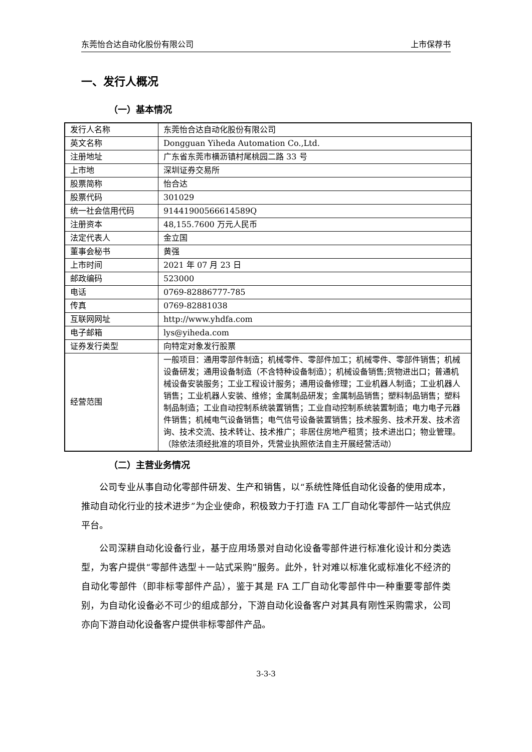东莞怡合达自动化股份有限公司 上市保荐书
一、发行人概况
（一）基本情况
| 发行人名称 | 东莞怡合达自动化股份有限公司 |
| 英文名称 | Dongguan Yiheda Automation Co.,Ltd. |
| 注册地址 | 广东省东莞市横沥镇村尾桃园二路 33 号 |
| 上市地 | 深圳证券交易所 |
| 股票简称 | 怡合达 |
| 股票代码 | 301029 |
| 统一社会信用代码 | 91441900566614589Q |
| 注册资本 | 48,155.7600 万元人民币 |
| 法定代表人 | 金立国 |
| 董事会秘书 | 黄强 |
| 上市时间 | 2021 年 07 月 23 日 |
| 邮政编码 | 523000 |
| 电话 | 0769-82886777-785 |
| 传真 | 0769-82881038 |
| 互联网网址 | http://www.yhdfa.com |
| 电子邮箱 | lys@yiheda.com |
| 证券发行类型 | 向特定对象发行股票 |
| 经营范围 | 一般项目：通用零部件制造；机械零件、零部件加工；机械零件、零部件销售；机械设备研发；通用设备制造（不含特种设备制造）；机械设备销售;货物进出口；普通机械设备安装服务；工业工程设计服务；通用设备修理；工业机器人制造；工业机器人销售；工业机器人安装、维修；金属制品研发；金属制品销售；塑料制品销售；塑料制品制造；工业自动控制系统装置销售；工业自动控制系统装置制造；电力电子元器件销售；机械电气设备销售；电气信号设备装置销售；技术服务、技术开发、技术咨询、技术交流、技术转让、技术推广；非居住房地产租赁；技术进出口；物业管理。（除依法须经批准的项目外，凭营业执照依法自主开展经营活动） |
（二）主营业务情况
公司专业从事自动化零部件研发、生产和销售，以“系统性降低自动化设备的使用成本，推动自动化行业的技术进步”为企业使命，积极致力于打造 FA 工厂自动化零部件一站式供应平台。
公司深耕自动化设备行业，基于应用场景对自动化设备零部件进行标准化设计和分类选型，为客户提供“零部件选型＋一站式采购”服务。此外，针对难以标准化或标准化不经济的自动化零部件（即非标零部件产品），鉴于其是 FA 工厂自动化零部件中一种重要零部件类别，为自动化设备必不可少的组成部分，下游自动化设备客户对其具有刚性采购需求，公司亦向下游自动化设备客户提供非标零部件产品。
3-3-3